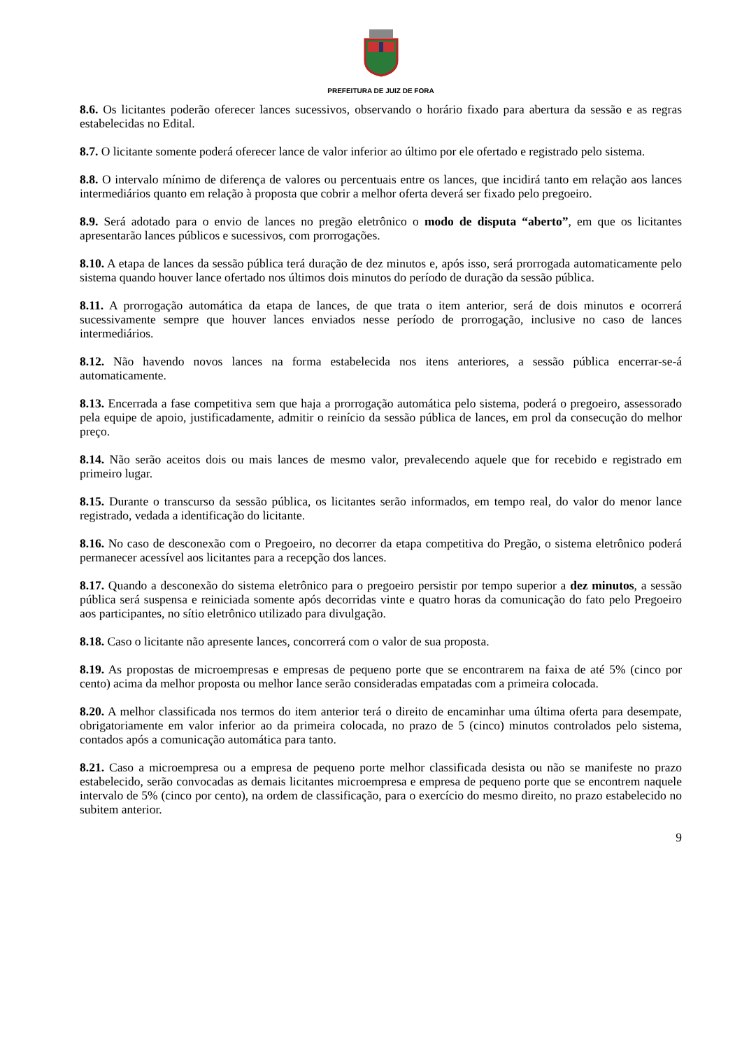PREFEITURA DE JUIZ DE FORA
8.6. Os licitantes poderão oferecer lances sucessivos, observando o horário fixado para abertura da sessão e as regras estabelecidas no Edital.
8.7. O licitante somente poderá oferecer lance de valor inferior ao último por ele ofertado e registrado pelo sistema.
8.8. O intervalo mínimo de diferença de valores ou percentuais entre os lances, que incidirá tanto em relação aos lances intermediários quanto em relação à proposta que cobrir a melhor oferta deverá ser fixado pelo pregoeiro.
8.9. Será adotado para o envio de lances no pregão eletrônico o modo de disputa “aberto”, em que os licitantes apresentarão lances públicos e sucessivos, com prorrogações.
8.10. A etapa de lances da sessão pública terá duração de dez minutos e, após isso, será prorrogada automaticamente pelo sistema quando houver lance ofertado nos últimos dois minutos do período de duração da sessão pública.
8.11. A prorrogação automática da etapa de lances, de que trata o item anterior, será de dois minutos e ocorrerá sucessivamente sempre que houver lances enviados nesse período de prorrogação, inclusive no caso de lances intermediários.
8.12. Não havendo novos lances na forma estabelecida nos itens anteriores, a sessão pública encerrar-se-á automaticamente.
8.13. Encerrada a fase competitiva sem que haja a prorrogação automática pelo sistema, poderá o pregoeiro, assessorado pela equipe de apoio, justificadamente, admitir o reinício da sessão pública de lances, em prol da consecução do melhor preço.
8.14. Não serão aceitos dois ou mais lances de mesmo valor, prevalecendo aquele que for recebido e registrado em primeiro lugar.
8.15. Durante o transcurso da sessão pública, os licitantes serão informados, em tempo real, do valor do menor lance registrado, vedada a identificação do licitante.
8.16. No caso de desconexão com o Pregoeiro, no decorrer da etapa competitiva do Pregão, o sistema eletrônico poderá permanecer acessível aos licitantes para a recepção dos lances.
8.17. Quando a desconexão do sistema eletrônico para o pregoeiro persistir por tempo superior a dez minutos, a sessão pública será suspensa e reiniciada somente após decorridas vinte e quatro horas da comunicação do fato pelo Pregoeiro aos participantes, no sítio eletrônico utilizado para divulgação.
8.18. Caso o licitante não apresente lances, concorrerá com o valor de sua proposta.
8.19. As propostas de microempresas e empresas de pequeno porte que se encontrarem na faixa de até 5% (cinco por cento) acima da melhor proposta ou melhor lance serão consideradas empatadas com a primeira colocada.
8.20. A melhor classificada nos termos do item anterior terá o direito de encaminhar uma última oferta para desempate, obrigatoriamente em valor inferior ao da primeira colocada, no prazo de 5 (cinco) minutos controlados pelo sistema, contados após a comunicação automática para tanto.
8.21. Caso a microempresa ou a empresa de pequeno porte melhor classificada desista ou não se manifeste no prazo estabelecido, serão convocadas as demais licitantes microempresa e empresa de pequeno porte que se encontrem naquele intervalo de 5% (cinco por cento), na ordem de classificação, para o exercício do mesmo direito, no prazo estabelecido no subitem anterior.
9